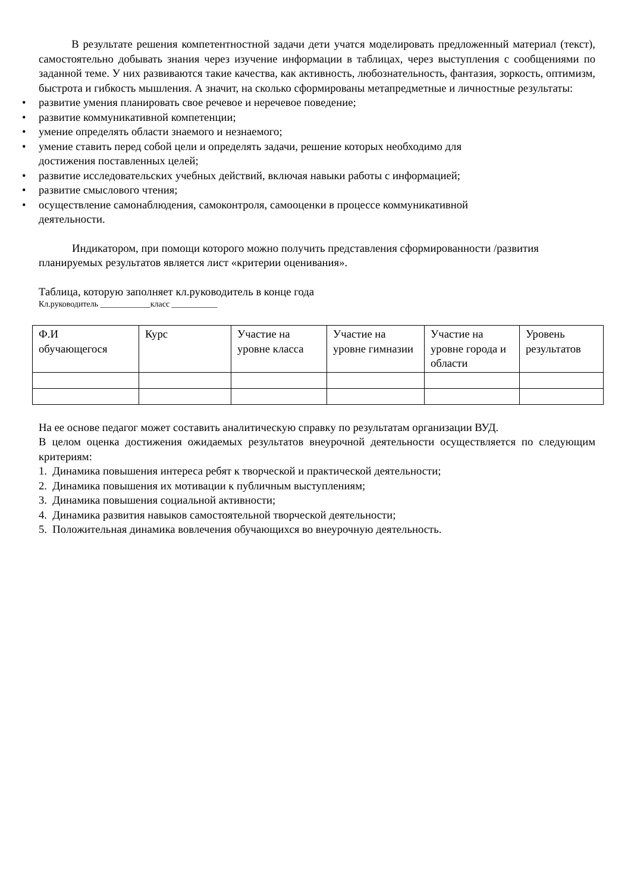В результате решения компетентностной задачи дети учатся моделировать предложенный материал (текст), самостоятельно добывать знания через изучение информации в таблицах, через выступления с сообщениями по заданной теме. У них развиваются такие качества, как активность, любознательность, фантазия, зоркость, оптимизм, быстрота и гибкость мышления. А значит, на сколько сформированы метапредметные и личностные результаты:
• развитие умения планировать свое речевое и неречевое поведение;
• развитие коммуникативной компетенции;
• умение определять области знаемого и незнаемого;
• умение ставить перед собой цели и определять задачи, решение которых необходимо для
достижения поставленных целей;
• развитие исследовательских учебных действий, включая навыки работы с информацией;
• развитие смыслового чтения;
• осуществление самонаблюдения, самоконтроля, самооценки в процессе коммуникативной
деятельности.
Индикатором, при помощи которого можно получить представления сформированности /развития планируемых результатов является лист «критерии оценивания».
Таблица, которую заполняет кл.руководитель в конце года
Кл.руководитель ____________класс ___________
| Ф.И обучающегося | Курс | Участие на уровне класса | Участие на уровне гимназии | Участие на уровне города и области | Уровень результатов |
На ее основе педагог может составить аналитическую справку по результатам организации ВУД.
В целом оценка достижения ожидаемых результатов внеурочной деятельности осуществляется по следующим критериям:
1. Динамика повышения интереса ребят к творческой и практической деятельности;
2. Динамика повышения их мотивации к публичным выступлениям;
3. Динамика повышения социальной активности;
4. Динамика развития навыков самостоятельной творческой деятельности;
5. Положительная динамика вовлечения обучающихся во внеурочную деятельность.